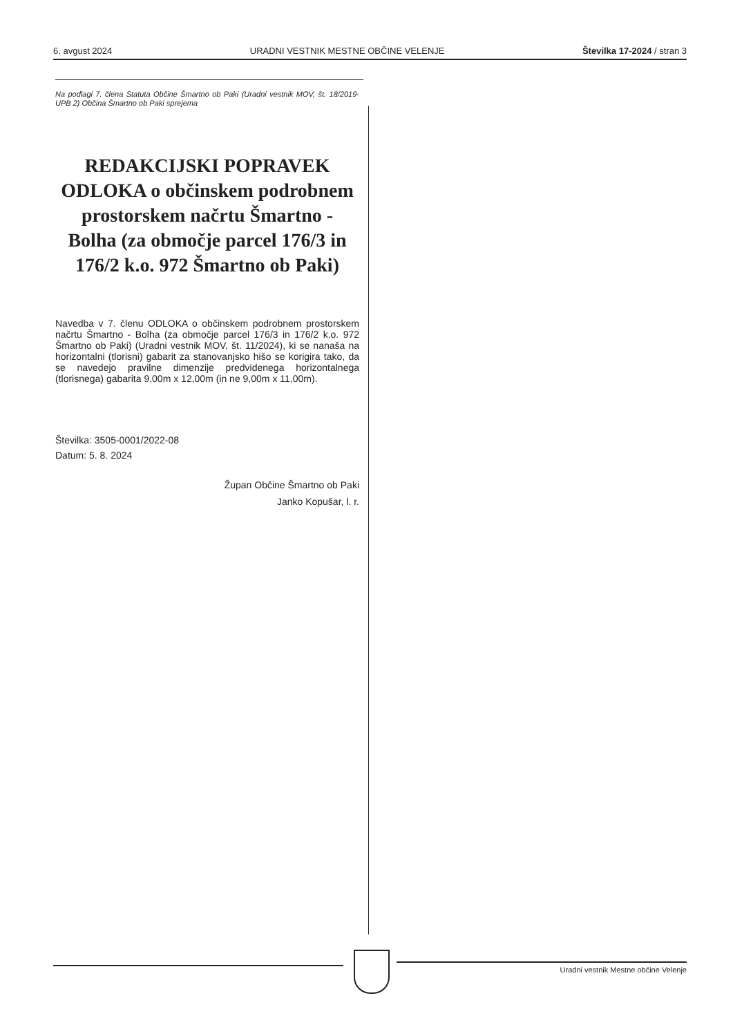6. avgust 2024 URADNI VESTNIK MESTNE OBČINE VELENJE Številka 17-2024 / stran 3
Na podlagi 7. člena Statuta Občine Šmartno ob Paki (Uradni vestnik MOV, št. 18/2019-UPB 2) Občina Šmartno ob Paki sprejema
REDAKCIJSKI POPRAVEK ODLOKA o občinskem podrobnem prostorskem načrtu Šmartno - Bolha (za območje parcel 176/3 in 176/2 k.o. 972 Šmartno ob Paki)
Navedba v 7. členu ODLOKA o občinskem podrobnem prostorskem načrtu Šmartno - Bolha (za območje parcel 176/3 in 176/2 k.o. 972 Šmartno ob Paki) (Uradni vestnik MOV, št. 11/2024), ki se nanaša na horizontalni (tlorisni) gabarit za stanovanjsko hišo se korigira tako, da se navedejo pravilne dimenzije predvidenega horizontalnega (tlorisnega) gabarita 9,00m x 12,00m (in ne 9,00m x 11,00m).
Številka: 3505-0001/2022-08
Datum: 5. 8. 2024
Župan Občine Šmartno ob Paki
Janko Kopušar, l. r.
Uradni vestnik Mestne občine Velenje